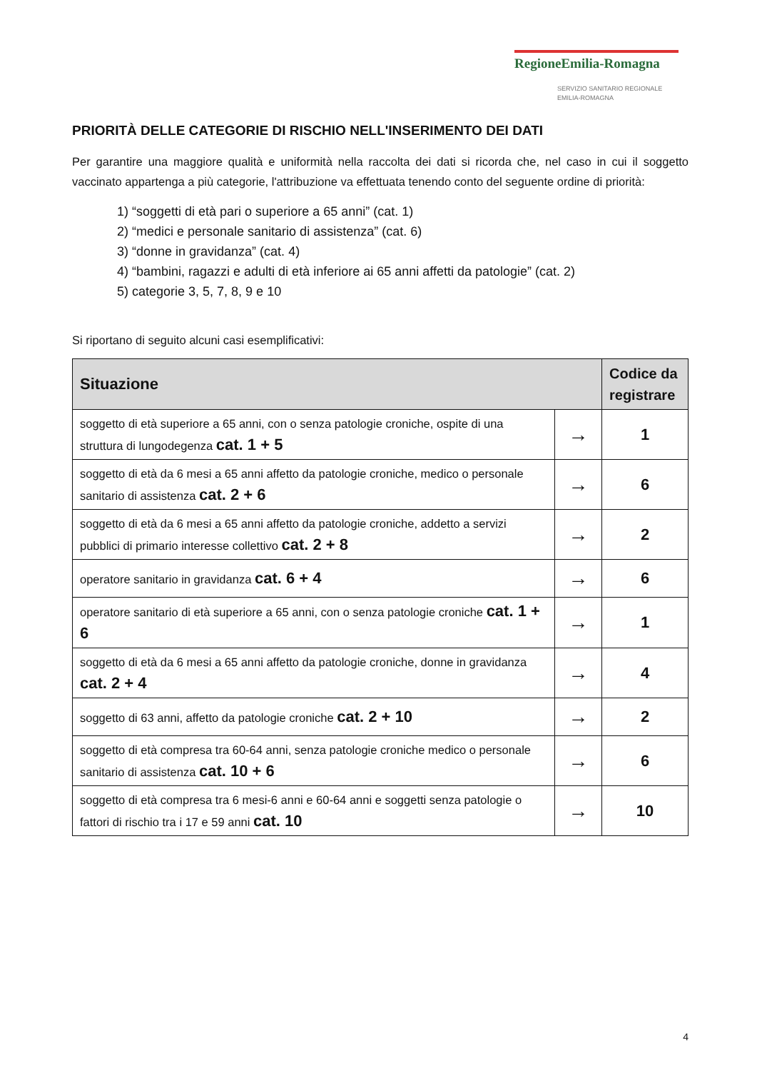RegioneEmilia-Romagna
SERVIZIO SANITARIO REGIONALE
EMILIA-ROMAGNA
PRIORITÀ DELLE CATEGORIE DI RISCHIO NELL'INSERIMENTO DEI DATI
Per garantire una maggiore qualità e uniformità nella raccolta dei dati si ricorda che, nel caso in cui il soggetto vaccinato appartenga a più categorie, l'attribuzione va effettuata tenendo conto del seguente ordine di priorità:
1) “soggetti di età pari o superiore a 65 anni” (cat. 1)
2) “medici e personale sanitario di assistenza” (cat. 6)
3) “donne in gravidanza” (cat. 4)
4) “bambini, ragazzi e adulti di età inferiore ai 65 anni affetti da patologie” (cat. 2)
5) categorie 3, 5, 7, 8, 9 e 10
Si riportano di seguito alcuni casi esemplificativi:
| Situazione | | Codice da registrare |
| --- | --- | --- |
| soggetto di età superiore a 65 anni, con o senza patologie croniche, ospite di una struttura di lungodegenza cat. 1 + 5 | → | 1 |
| soggetto di età da 6 mesi a 65 anni affetto da patologie croniche, medico o personale sanitario di assistenza cat. 2 + 6 | → | 6 |
| soggetto di età da 6 mesi a 65 anni affetto da patologie croniche, addetto a servizi pubblici di primario interesse collettivo cat. 2 + 8 | → | 2 |
| operatore sanitario in gravidanza cat. 6 + 4 | → | 6 |
| operatore sanitario di età superiore a 65 anni, con o senza patologie croniche cat. 1 + 6 | → | 1 |
| soggetto di età da 6 mesi a 65 anni affetto da patologie croniche, donne in gravidanza cat. 2 + 4 | → | 4 |
| soggetto di 63 anni, affetto da patologie croniche cat. 2 + 10 | → | 2 |
| soggetto di età compresa tra 60-64 anni, senza patologie croniche medico o personale sanitario di assistenza cat. 10 + 6 | → | 6 |
| soggetto di età compresa tra 6 mesi-6 anni e 60-64 anni e soggetti senza patologie o fattori di rischio tra i 17 e 59 anni cat. 10 | → | 10 |
4